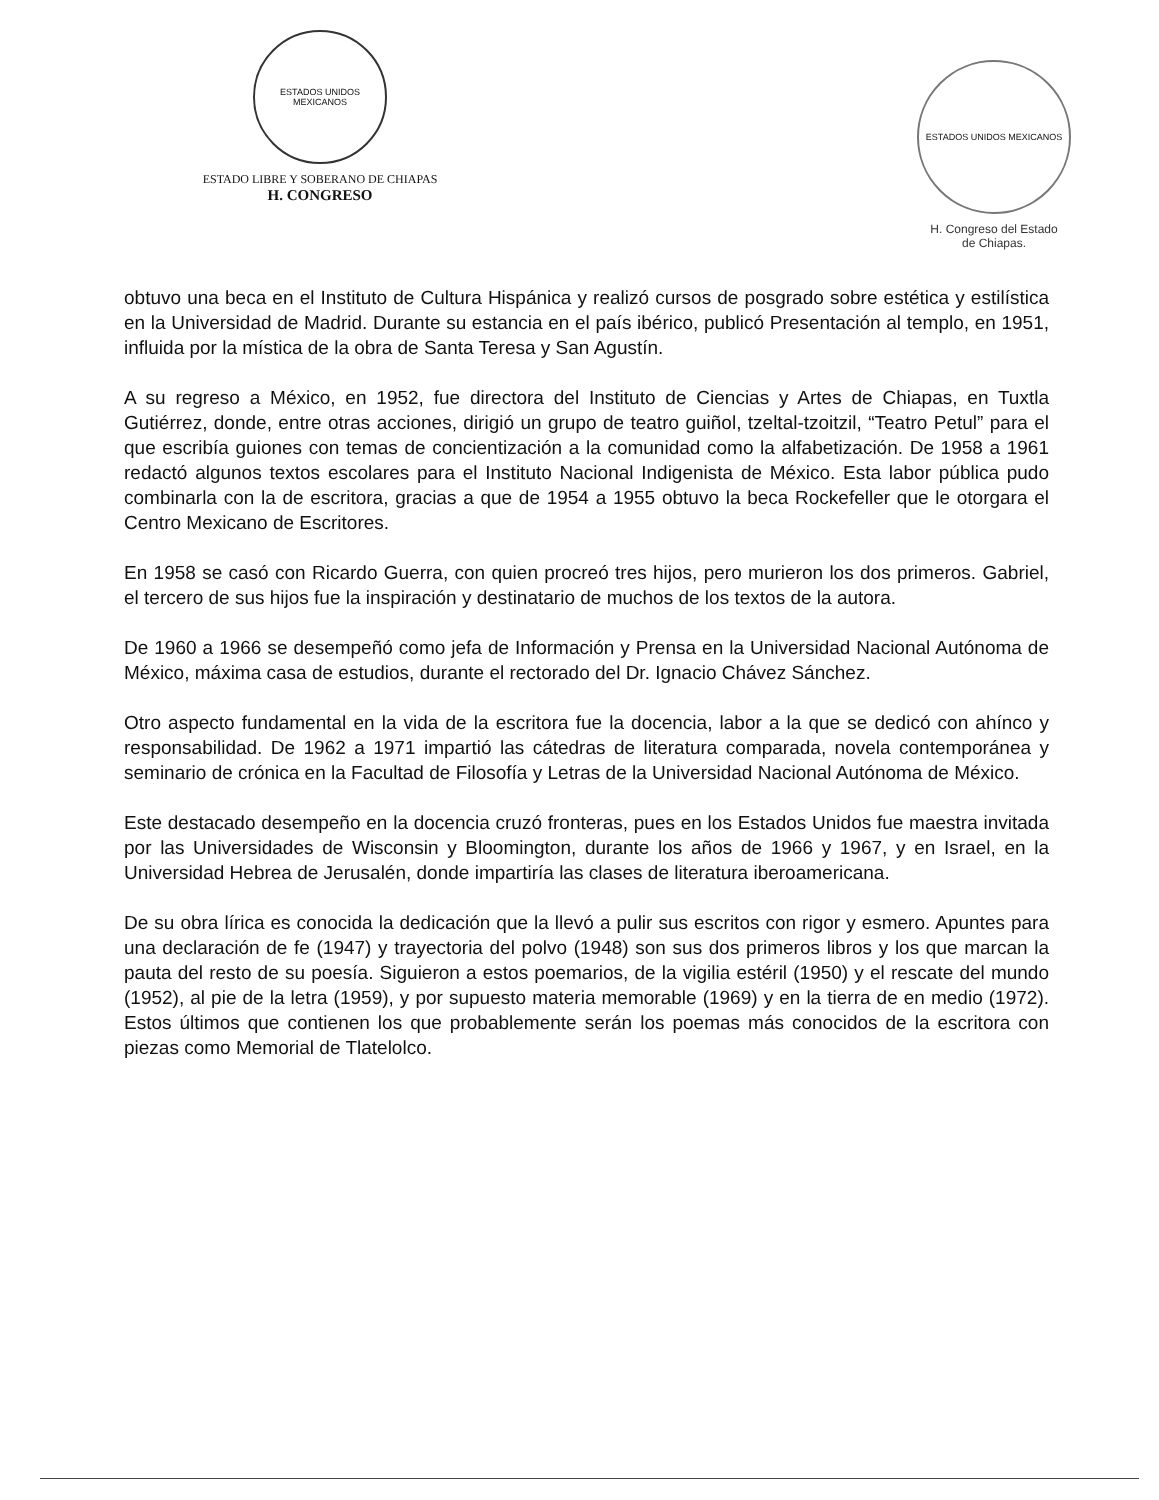ESTADOS UNIDOS MEXICANOS
ESTADO LIBRE Y SOBERANO DE CHIAPAS
H. CONGRESO
ESTADOS UNIDOS MEXICANOS
H. Congreso del Estado
de Chiapas.
obtuvo una beca en el Instituto de Cultura Hispánica y realizó cursos de posgrado sobre estética y estilística en la Universidad de Madrid. Durante su estancia en el país ibérico, publicó Presentación al templo, en 1951, influida por la mística de la obra de Santa Teresa y San Agustín.
A su regreso a México, en 1952, fue directora del Instituto de Ciencias y Artes de Chiapas, en Tuxtla Gutiérrez, donde, entre otras acciones, dirigió un grupo de teatro guiñol, tzeltal-tzoitzil, “Teatro Petul” para el que escribía guiones con temas de concientización a la comunidad como la alfabetización. De 1958 a 1961 redactó algunos textos escolares para el Instituto Nacional Indigenista de México. Esta labor pública pudo combinarla con la de escritora, gracias a que de 1954 a 1955 obtuvo la beca Rockefeller que le otorgara el Centro Mexicano de Escritores.
En 1958 se casó con Ricardo Guerra, con quien procreó tres hijos, pero murieron los dos primeros. Gabriel, el tercero de sus hijos fue la inspiración y destinatario de muchos de los textos de la autora.
De 1960 a 1966 se desempeñó como jefa de Información y Prensa en la Universidad Nacional Autónoma de México, máxima casa de estudios, durante el rectorado del Dr. Ignacio Chávez Sánchez.
Otro aspecto fundamental en la vida de la escritora fue la docencia, labor a la que se dedicó con ahínco y responsabilidad. De 1962 a 1971 impartió las cátedras de literatura comparada, novela contemporánea y seminario de crónica en la Facultad de Filosofía y Letras de la Universidad Nacional Autónoma de México.
Este destacado desempeño en la docencia cruzó fronteras, pues en los Estados Unidos fue maestra invitada por las Universidades de Wisconsin y Bloomington, durante los años de 1966 y 1967, y en Israel, en la Universidad Hebrea de Jerusalén, donde impartiría las clases de literatura iberoamericana.
De su obra lírica es conocida la dedicación que la llevó a pulir sus escritos con rigor y esmero. Apuntes para una declaración de fe (1947) y trayectoria del polvo (1948) son sus dos primeros libros y los que marcan la pauta del resto de su poesía. Siguieron a estos poemarios, de la vigilia estéril (1950) y el rescate del mundo (1952), al pie de la letra (1959), y por supuesto materia memorable (1969) y en la tierra de en medio (1972). Estos últimos que contienen los que probablemente serán los poemas más conocidos de la escritora con piezas como Memorial de Tlatelolco.